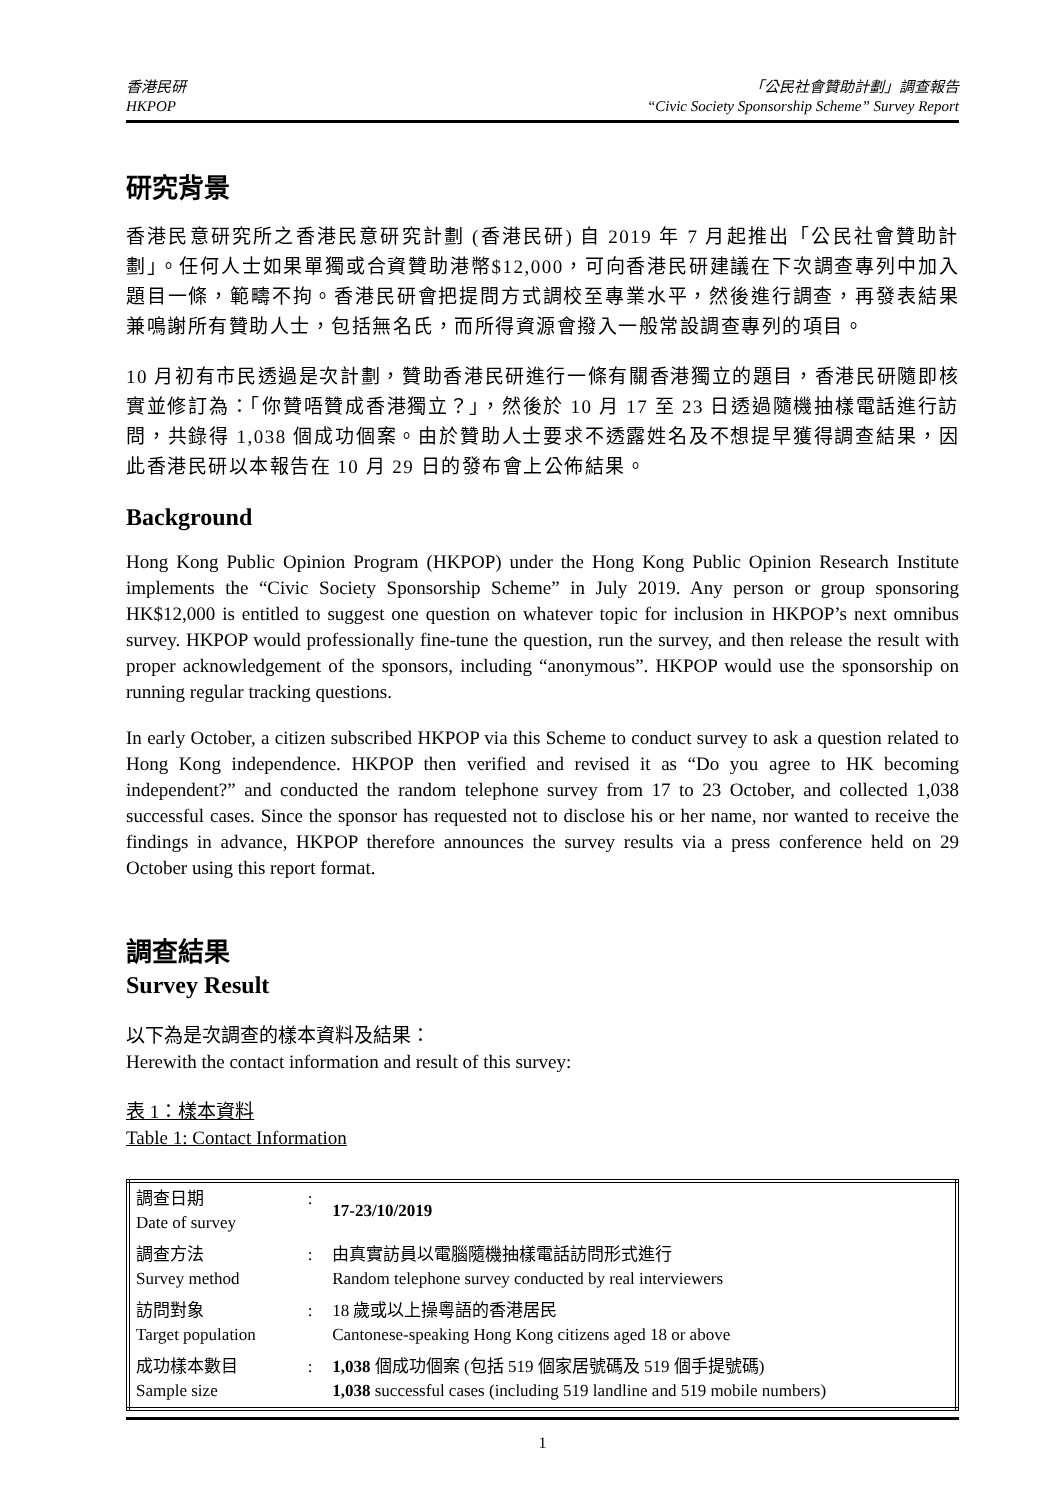香港民研
HKPOP
「公民社會贊助計劃」調查報告
“Civic Society Sponsorship Scheme” Survey Report
研究背景
香港民意研究所之香港民意研究計劃 (香港民研) 自 2019 年 7 月起推出「公民社會贊助計劃」。任何人士如果單獨或合資贊助港幣$12,000，可向香港民研建議在下次調查專列中加入題目一條，範疇不拘。香港民研會把提問方式調校至專業水平，然後進行調查，再發表結果兼鳴謝所有贊助人士，包括無名氏，而所得資源會撥入一般常設調查專列的項目。
10 月初有市民透過是次計劃，贊助香港民研進行一條有關香港獨立的題目，香港民研隨即核實並修訂為：「你贊唔贊成香港獨立？」，然後於 10 月 17 至 23 日透過隨機抽樣電話進行訪問，共錄得 1,038 個成功個案。由於贊助人士要求不透露姓名及不想提早獲得調查結果，因此香港民研以本報告在 10 月 29 日的發布會上公佈結果。
Background
Hong Kong Public Opinion Program (HKPOP) under the Hong Kong Public Opinion Research Institute implements the “Civic Society Sponsorship Scheme” in July 2019. Any person or group sponsoring HK$12,000 is entitled to suggest one question on whatever topic for inclusion in HKPOP’s next omnibus survey. HKPOP would professionally fine-tune the question, run the survey, and then release the result with proper acknowledgement of the sponsors, including “anonymous”. HKPOP would use the sponsorship on running regular tracking questions.
In early October, a citizen subscribed HKPOP via this Scheme to conduct survey to ask a question related to Hong Kong independence. HKPOP then verified and revised it as “Do you agree to HK becoming independent?” and conducted the random telephone survey from 17 to 23 October, and collected 1,038 successful cases. Since the sponsor has requested not to disclose his or her name, nor wanted to receive the findings in advance, HKPOP therefore announces the survey results via a press conference held on 29 October using this report format.
調查結果
Survey Result
以下為是次調查的樣本資料及結果：
Herewith the contact information and result of this survey:
表 1：樣本資料
Table 1: Contact Information
| 調查日期 Date of survey | : | 17-23/10/2019 |
| 調查方法 Survey method | : | 由真實訪員以電腦隨機抽樣電話訪問形式進行 Random telephone survey conducted by real interviewers |
| 訪問對象 Target population | : | 18 歲或以上操粵語的香港居民 Cantonese-speaking Hong Kong citizens aged 18 or above |
| 成功樣本數目 Sample size | : | 1,038 個成功個案 (包括 519 個家居號碼及 519 個手提號碼) 1,038 successful cases (including 519 landline and 519 mobile numbers) |
1